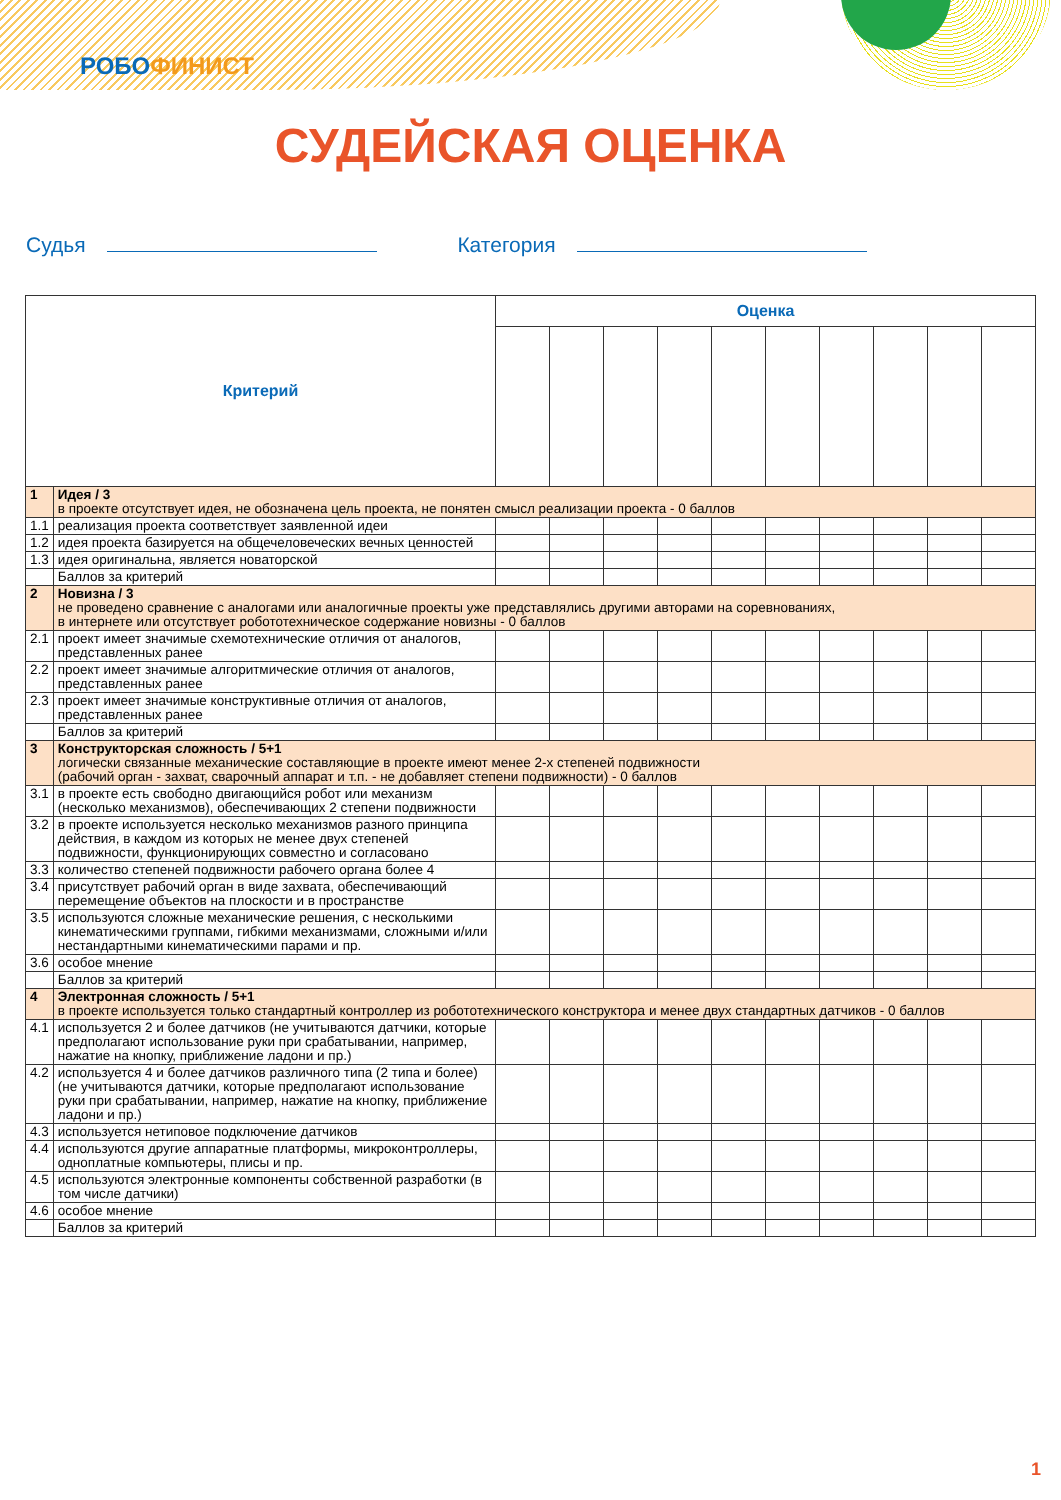РОБОФИНИСТ
СУДЕЙСКАЯ ОЦЕНКА
Судья Категория
| Критерий | | Оценка | | | | | | | | | |
| --- | --- | --- | --- | --- | --- | --- | --- | --- | --- | --- | --- |
| 1 | Идея / 3 в проекте отсутствует идея, не обозначена цель проекта, не понятен смысл реализации проекта - 0 баллов | | | | | | | | | | |
| 1.1 | реализация проекта соответствует заявленной идеи | | | | | | | | | | |
| 1.2 | идея проекта базируется на общечеловеческих вечных ценностей | | | | | | | | | | |
| 1.3 | идея оригинальна, является новаторской | | | | | | | | | | |
| | Баллов за критерий | | | | | | | | | | |
| 2 | Новизна / 3 не проведено сравнение с аналогами или аналогичные проекты уже представлялись другими авторами на соревнованиях, в интернете или отсутствует робототехническое содержание новизны - 0 баллов | | | | | | | | | | |
| 2.1 | проект имеет значимые схемотехнические отличия от аналогов, представленных ранее | | | | | | | | | | |
| 2.2 | проект имеет значимые алгоритмические отличия от аналогов, представленных ранее | | | | | | | | | | |
| 2.3 | проект имеет значимые конструктивные отличия от аналогов, представленных ранее | | | | | | | | | | |
| | Баллов за критерий | | | | | | | | | | |
| 3 | Конструкторская сложность / 5+1 логически связанные механические составляющие в проекте имеют менее 2-х степеней подвижности (рабочий орган - захват, сварочный аппарат и т.п. - не добавляет степени подвижности) - 0 баллов | | | | | | | | | | |
| 3.1 | в проекте есть свободно двигающийся робот или механизм (несколько механизмов), обеспечивающих 2 степени подвижности | | | | | | | | | | |
| 3.2 | в проекте используется несколько механизмов разного принципа действия, в каждом из которых не менее двух степеней подвижности, функционирующих совместно и согласовано | | | | | | | | | | |
| 3.3 | количество степеней подвижности рабочего органа более 4 | | | | | | | | | | |
| 3.4 | присутствует рабочий орган в виде захвата, обеспечивающий перемещение объектов на плоскости и в пространстве | | | | | | | | | | |
| 3.5 | используются сложные механические решения, с несколькими кинематическими группами, гибкими механизмами, сложными и/или нестандартными кинематическими парами и пр. | | | | | | | | | | |
| 3.6 | особое мнение | | | | | | | | | | |
| | Баллов за критерий | | | | | | | | | | |
| 4 | Электронная сложность / 5+1 в проекте используется только стандартный контроллер из робототехнического конструктора и менее двух стандартных датчиков - 0 баллов | | | | | | | | | | |
| 4.1 | используется 2 и более датчиков (не учитываются датчики, которые предполагают использование руки при срабатывании, например, нажатие на кнопку, приближение ладони и пр.) | | | | | | | | | | |
| 4.2 | используется 4 и более датчиков различного типа (2 типа и более) (не учитываются датчики, которые предполагают использование руки при срабатывании, например, нажатие на кнопку, приближение ладони и пр.) | | | | | | | | | | |
| 4.3 | используется нетиповое подключение датчиков | | | | | | | | | | |
| 4.4 | используются другие аппаратные платформы, микроконтроллеры, одноплатные компьютеры, плисы и пр. | | | | | | | | | | |
| 4.5 | используются электронные компоненты собственной разработки (в том числе датчики) | | | | | | | | | | |
| 4.6 | особое мнение | | | | | | | | | | |
| | Баллов за критерий | | | | | | | | | | |
1